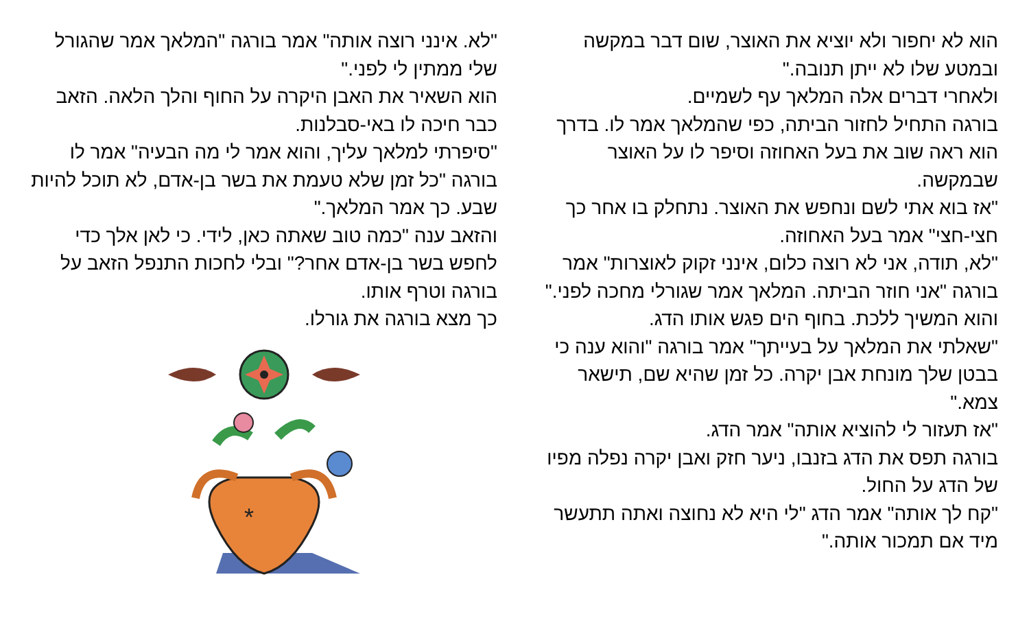הוא לא יחפור ולא יוציא את האוצר, שום דבר במקשה ובמטע שלו לא ייתן תנובה."
ולאחרי דברים אלה המלאך עף לשמיים.
בורגה התחיל לחזור הביתה, כפי שהמלאך אמר לו. בדרך הוא ראה שוב את בעל האחוזה וסיפר לו על האוצר שבמקשה.
"אז בוא אתי לשם ונחפש את האוצר. נתחלק בו אחר כך חצי-חצי" אמר בעל האחוזה.
"לא, תודה, אני לא רוצה כלום, אינני זקוק לאוצרות" אמר בורגה "אני חוזר הביתה. המלאך אמר שגורלי מחכה לפני."
והוא המשיך ללכת. בחוף הים פגש אותו הדג.
"שאלתי את המלאך על בעייתך" אמר בורגה "והוא ענה כי בבטן שלך מונחת אבן יקרה. כל זמן שהיא שם, תישאר צמא."
"אז תעזור לי להוציא אותה" אמר הדג.
בורגה תפס את הדג בזנבו, ניער חזק ואבן יקרה נפלה מפיו של הדג על החול.
"קח לך אותה" אמר הדג "לי היא לא נחוצה ואתה תתעשר מיד אם תמכור אותה."
"לא. אינני רוצה אותה" אמר בורגה "המלאך אמר שהגורל שלי ממתין לי לפני."
הוא השאיר את האבן היקרה על החוף והלך הלאה. הזאב כבר חיכה לו באי-סבלנות.
"סיפרתי למלאך עליך, והוא אמר לי מה הבעיה" אמר לו בורגה "כל זמן שלא טעמת את בשר בן-אדם, לא תוכל להיות שבע. כך אמר המלאך."
והזאב ענה "כמה טוב שאתה כאן, לידי. כי לאן אלך כדי לחפש בשר בן-אדם אחר?" ובלי לחכות התנפל הזאב על בורגה וטרף אותו.
כך מצא בורגה את גורלו.
*